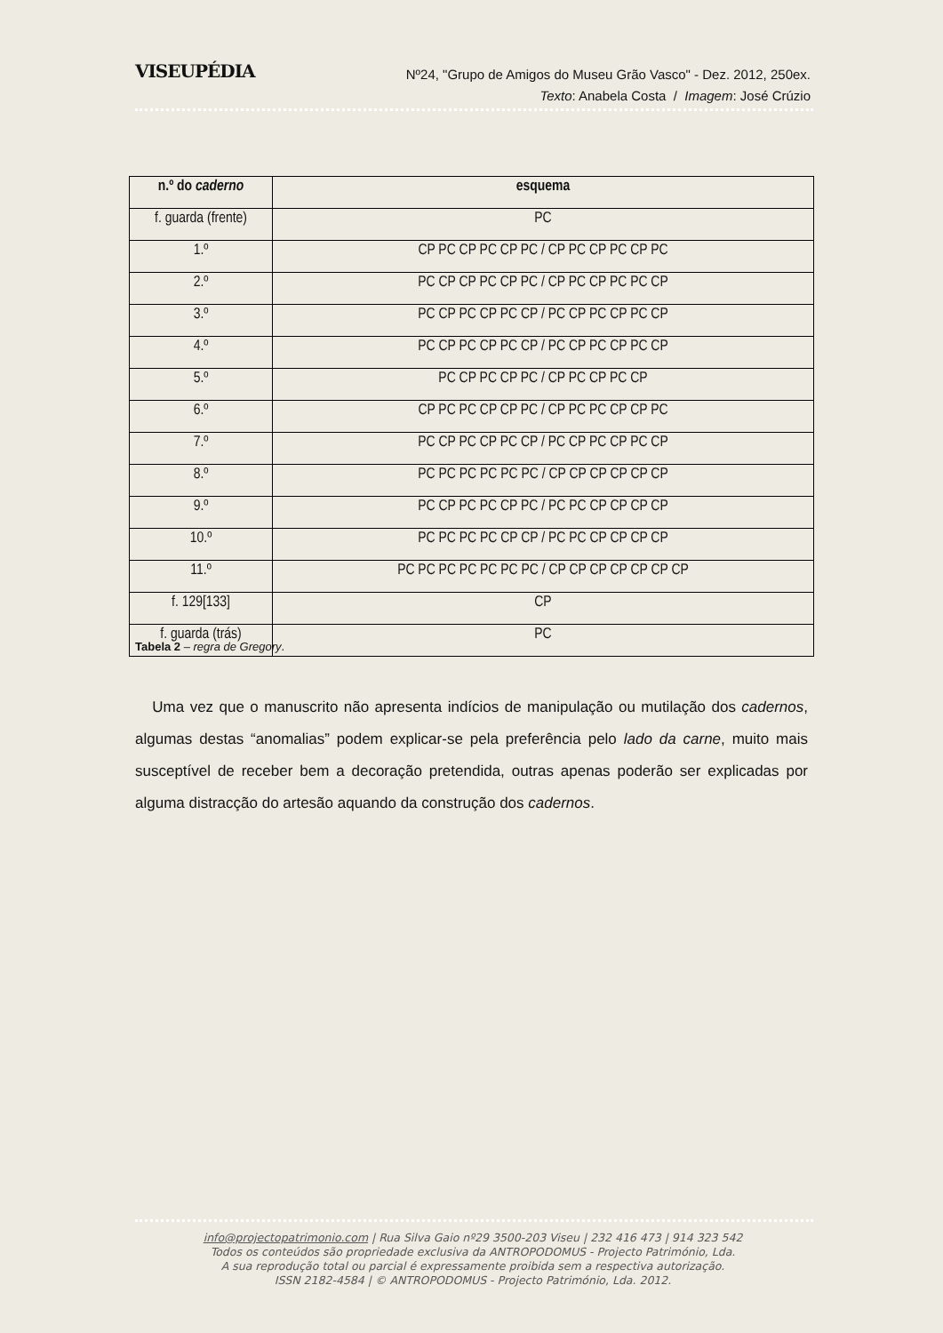VISEUPÉDIA
Nº24, "Grupo de Amigos do Museu Grão Vasco" - Dez. 2012, 250ex.
Texto: Anabela Costa / Imagem: José Crúzio
| n.º do caderno | esquema |
| --- | --- |
| f. guarda (frente) | PC |
| 1.º | CP PC CP PC CP PC / CP PC CP PC CP PC |
| 2.º | PC CP CP PC CP PC / CP PC CP PC PC CP |
| 3.º | PC CP PC CP PC CP / PC CP PC CP PC CP |
| 4.º | PC CP PC CP PC CP / PC CP PC CP PC CP |
| 5.º | PC CP PC CP PC / CP PC CP PC CP |
| 6.º | CP PC PC CP CP PC / CP PC PC CP CP PC |
| 7.º | PC CP PC CP PC CP / PC CP PC CP PC CP |
| 8.º | PC PC PC PC PC PC / CP CP CP CP CP CP |
| 9.º | PC CP PC PC CP PC / PC PC CP CP CP CP |
| 10.º | PC PC PC PC CP CP / PC PC CP CP CP CP |
| 11.º | PC PC PC PC PC PC PC / CP CP CP CP CP CP CP |
| f. 129[133] | CP |
| f. guarda (trás) | PC |
Tabela 2 – regra de Gregory.
Uma vez que o manuscrito não apresenta indícios de manipulação ou mutilação dos cadernos, algumas destas “anomalias” podem explicar-se pela preferência pelo lado da carne, muito mais susceptível de receber bem a decoração pretendida, outras apenas poderão ser explicadas por alguma distracção do artesão aquando da construção dos cadernos.
info@projectopatrimonio.com | Rua Silva Gaio nº29 3500-203 Viseu | 232 416 473 | 914 323 542
Todos os conteúdos são propriedade exclusiva da ANTROPODOMUS - Projecto Património, Lda.
A sua reprodução total ou parcial é expressamente proibida sem a respectiva autorização.
ISSN 2182-4584 | © ANTROPODOMUS - Projecto Património, Lda. 2012.